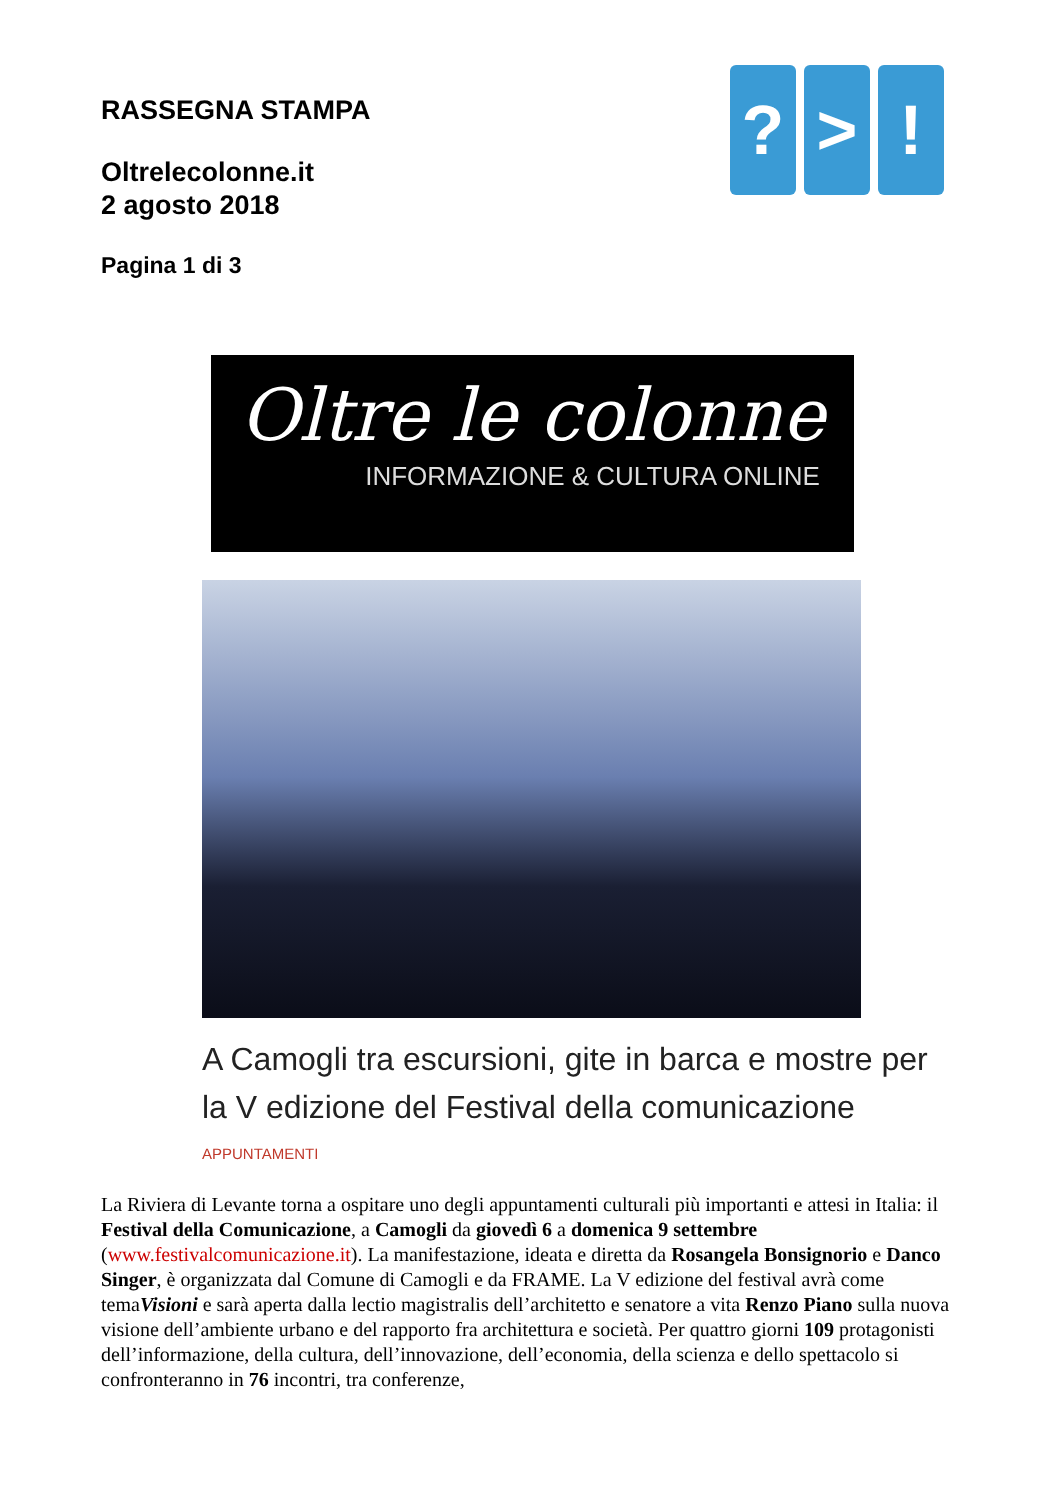RASSEGNA STAMPA
Oltrelecolonne.it
2 agosto 2018
Pagina 1 di 3
? > !
Oltre le colonne
INFORMAZIONE & CULTURA ONLINE
A Camogli tra escursioni, gite in barca e mostre per la V edizione del Festival della comunicazione
APPUNTAMENTI
La Riviera di Levante torna a ospitare uno degli appuntamenti culturali più importanti e attesi in Italia: il Festival della Comunicazione, a Camogli da giovedì 6 a domenica 9 settembre (www.festivalcomunicazione.it). La manifestazione, ideata e diretta da Rosangela Bonsignorio e Danco Singer, è organizzata dal Comune di Camogli e da FRAME. La V edizione del festival avrà come temaVisioni e sarà aperta dalla lectio magistralis dell’architetto e senatore a vita Renzo Piano sulla nuova visione dell’ambiente urbano e del rapporto fra architettura e società. Per quattro giorni 109 protagonisti dell’informazione, della cultura, dell’innovazione, dell’economia, della scienza e dello spettacolo si confronteranno in 76 incontri, tra conferenze,